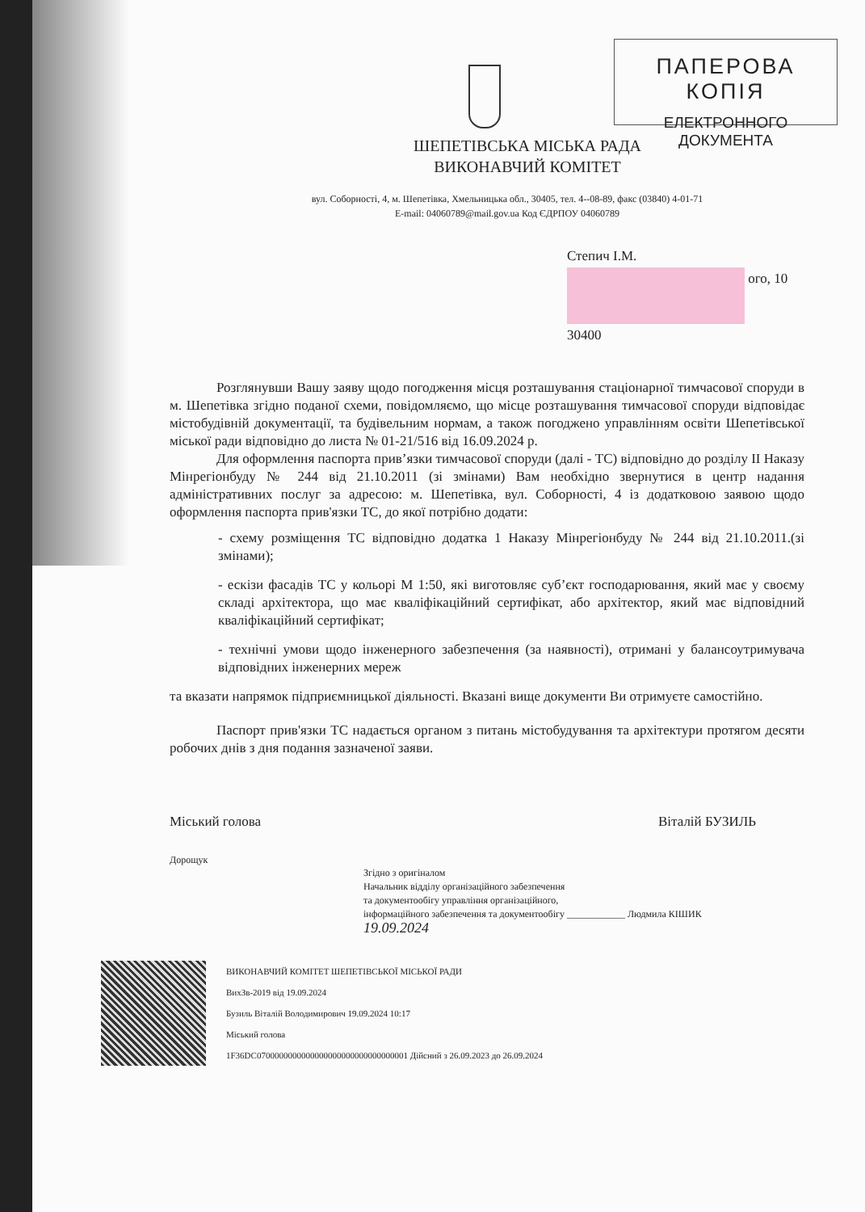ПАПЕРОВА КОПІЯ
ЕЛЕКТРОННОГО ДОКУМЕНТА
ШЕПЕТІВСЬКА МІСЬКА РАДА
ВИКОНАВЧИЙ КОМІТЕТ
вул. Соборності, 4, м. Шепетівка, Хмельницька обл., 30405, тел. 4--08-89, факс (03840) 4-01-71
E-mail: 04060789@mail.gov.ua Код ЄДРПОУ 04060789
Степич І.М.
ого, 10
30400
Розглянувши Вашу заяву щодо погодження місця розташування стаціонарної тимчасової споруди в м. Шепетівка згідно поданої схеми, повідомляємо, що місце розташування тимчасової споруди відповідає містобудівній документації, та будівельним нормам, а також погоджено управлінням освіти Шепетівської міської ради відповідно до листа № 01-21/516 від 16.09.2024 р.
Для оформлення паспорта прив’язки тимчасової споруди (далі - ТС) відповідно до розділу ІІ Наказу Мінрегіонбуду № 244 від 21.10.2011 (зі змінами) Вам необхідно звернутися в центр надання адміністративних послуг за адресою: м. Шепетівка, вул. Соборності, 4 із додатковою заявою щодо оформлення паспорта прив'язки ТС, до якої потрібно додати:
- схему розміщення ТС відповідно додатка 1 Наказу Мінрегіонбуду № 244 від 21.10.2011.(зі змінами);
- ескізи фасадів ТС у кольорі М 1:50, які виготовляє суб’єкт господарювання, який має у своєму складі архітектора, що має кваліфікаційний сертифікат, або архітектор, який має відповідний кваліфікаційний сертифікат;
- технічні умови щодо інженерного забезпечення (за наявності), отримані у балансоутримувача відповідних інженерних мереж
та вказати напрямок підприємницької діяльності. Вказані вище документи Ви отримуєте самостійно.
Паспорт прив'язки ТС надається органом з питань містобудування та архітектури протягом десяти робочих днів з дня подання зазначеної заяви.
Міський голова Віталій БУЗИЛЬ
Дорощук
Згідно з оригіналом
Начальник відділу організаційного забезпечення
та документообігу управління організаційного,
інформаційного забезпечення та документообігу ____________ Людмила КІШИК
19.09.2024
ВИКОНАВЧИЙ КОМІТЕТ ШЕПЕТІВСЬКОЇ МІСЬКОЇ РАДИ
ВихЗв-2019 від 19.09.2024
Бузиль Віталій Володимирович 19.09.2024 10:17
Міський голова
1F36DC0700000000000000000000000000000001 Дійсний з 26.09.2023 до 26.09.2024